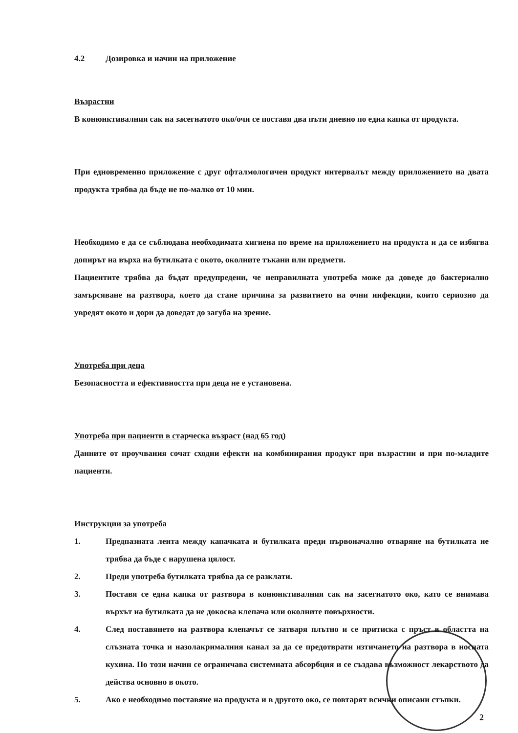4.2 Дозировка и начин на приложение
Възрастни
В конюнктивалния сак на засегнатото око/очи се поставя два пъти дневно по една капка от продукта.
При едновременно приложение с друг офталмологичен продукт интервалът между приложението на двата продукта трябва да бъде не по-малко от 10 мин.
Необходимо е да се съблюдава необходимата хигиена по време на приложението на продукта и да се избягва допирът на върха на бутилката с окото, околните тъкани или предмети.
Пациентите трябва да бъдат предупредени, че неправилната употреба може да доведе до бактериално замърсяване на разтвора, което да стане причина за развитието на очни инфекции, които сериозно да увредят окото и дори да доведат до загуба на зрение.
Употреба при деца
Безопасността и ефективността при деца не е установена.
Употреба при пациенти в старческа възраст (над 65 год)
Данните от проучвания сочат сходни ефекти на комбинирания продукт при възрастни и при по-младите пациенти.
Инструкции за употреба
1. Предпазната лента между капачката и бутилката преди първоначално отваряне на бутилката не трябва да бъде с нарушена цялост.
2. Преди употреба бутилката трябва да се разклати.
3. Поставя се една капка от разтвора в конюнктивалния сак на засегнатото око, като се внимава върхът на бутилката да не докосва клепача или околните повърхности.
4. След поставянето на разтвора клепачът се затваря плътно и се притиска с пръст в областта на слъзната точка и назолакрималния канал за да се предотврати изтичането на разтвора в носната кухина. По този начин се ограничава системната абсорбция и се създава възможност лекарството да действа основно в окото.
5. Ако е необходимо поставяне на продукта и в другото око, се повтарят всички описани стъпки.
2